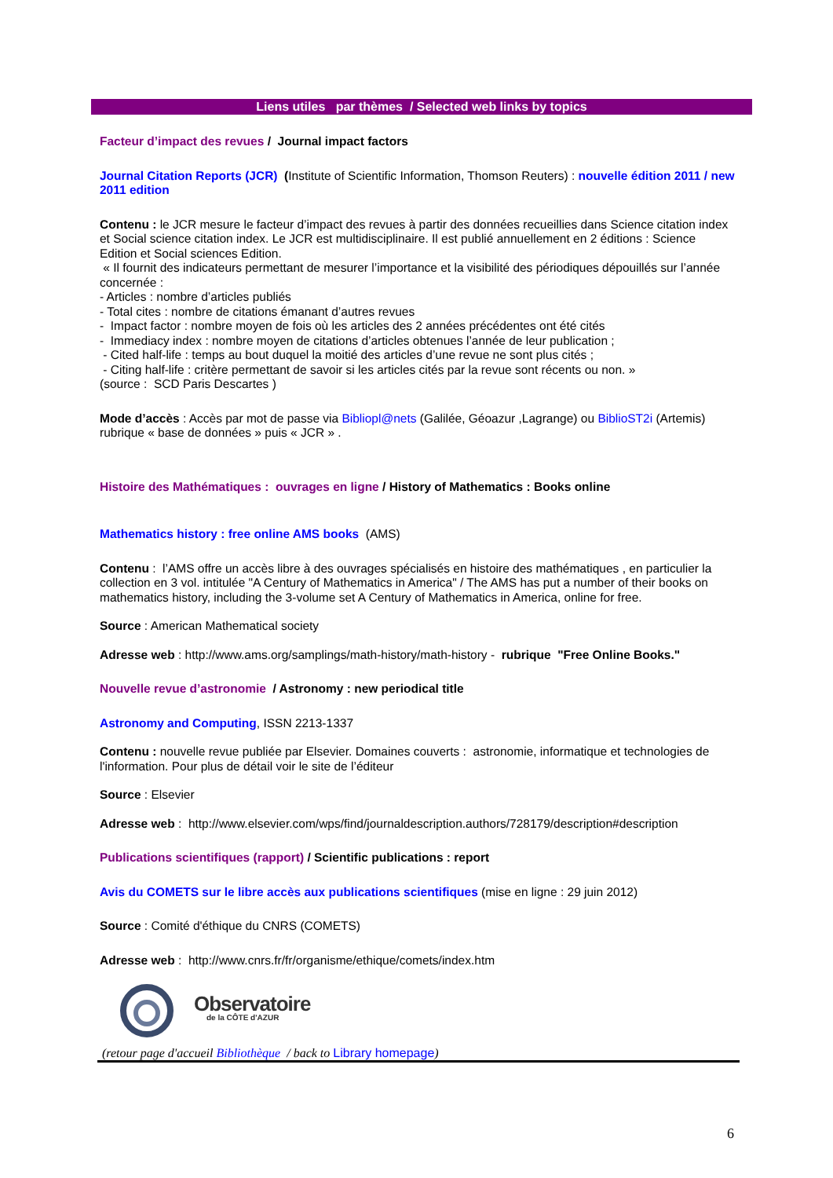Liens utiles par thèmes / Selected web links by topics
Facteur d’impact des revues / Journal impact factors
Journal Citation Reports (JCR) (Institute of Scientific Information, Thomson Reuters) : nouvelle édition 2011 / new 2011 edition
Contenu : le JCR mesure le facteur d’impact des revues à partir des données recueillies dans Science citation index et Social science citation index. Le JCR est multidisciplinaire. Il est publié annuellement en 2 éditions : Science Edition et Social sciences Edition.
« Il fournit des indicateurs permettant de mesurer l’importance et la visibilité des périodiques dépouillés sur l’année concernée :
- Articles : nombre d’articles publiés
- Total cites : nombre de citations émanant d’autres revues
- Impact factor : nombre moyen de fois où les articles des 2 années précédentes ont été cités
- Immediacy index : nombre moyen de citations d’articles obtenues l’année de leur publication ;
- Cited half-life : temps au bout duquel la moitié des articles d’une revue ne sont plus cités ;
- Citing half-life : critère permettant de savoir si les articles cités par la revue sont récents ou non. »
(source : SCD Paris Descartes )
Mode d’accès : Accès par mot de passe via Bibliopl@nets (Galilée, Géoazur ,Lagrange) ou BiblioST2i (Artemis) rubrique « base de données » puis « JCR » .
Histoire des Mathématiques : ouvrages en ligne / History of Mathematics : Books online
Mathematics history : free online AMS books (AMS)
Contenu : l’AMS offre un accès libre à des ouvrages spécialisés en histoire des mathématiques , en particulier la collection en 3 vol. intitulée "A Century of Mathematics in America" / The AMS has put a number of their books on mathematics history, including the 3-volume set A Century of Mathematics in America, online for free.
Source : American Mathematical society
Adresse web : http://www.ams.org/samplings/math-history/math-history - rubrique "Free Online Books."
Nouvelle revue d’astronomie / Astronomy : new periodical title
Astronomy and Computing, ISSN 2213-1337
Contenu : nouvelle revue publiée par Elsevier. Domaines couverts : astronomie, informatique et technologies de l'information. Pour plus de détail voir le site de l’éditeur
Source : Elsevier
Adresse web : http://www.elsevier.com/wps/find/journaldescription.authors/728179/description#description
Publications scientifiques (rapport) / Scientific publications : report
Avis du COMETS sur le libre accès aux publications scientifiques (mise en ligne : 29 juin 2012)
Source : Comité d'éthique du CNRS (COMETS)
Adresse web : http://www.cnrs.fr/fr/organisme/ethique/comets/index.htm
Observatoire
de la CÔTE d'AZUR
(retour page d'accueil Bibliothèque / back to Library homepage)
6